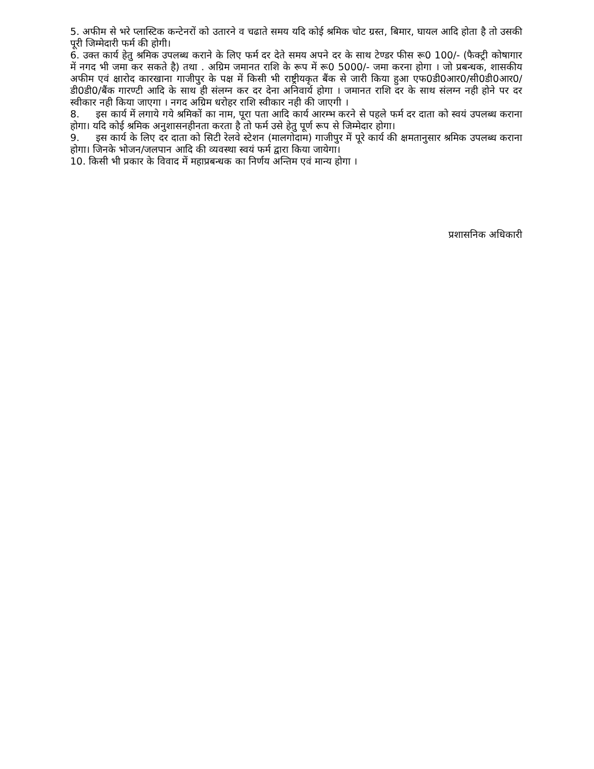5. अफीम से भरे प्लास्टिक कन्टेनरों को उतारने व चढाते समय यदि कोई श्रमिक चोट ग्रस्त, बिमार, घायल आदि होता है तो उसकी पूरी जिम्मेदारी फर्म की होगी।
6. उक्त कार्य हेतु श्रमिक उपलब्ध कराने के लिए फर्म दर देते समय अपने दर के साथ टेण्डर फीस रू0 100/- (फैक्ट्री कोषागार में नगद भी जमा कर सकते है) तथा . अग्रिम जमानत राशि के रूप में रू0 5000/- जमा करना होगा । जो प्रबन्धक, शासकीय अफीम एवं क्षारोद कारखाना गाजीपुर के पक्ष में किसी भी राष्ट्रीयकृत बैंक से जारी किया हुआ एफ0डी0आर0/सी0डी0आर0/डी0डी0/बैंक गारण्टी आदि के साथ ही संलग्न कर दर देना अनिवार्य होगा । जमानत राशि दर के साथ संलग्न नही होने पर दर स्वीकार नही किया जाएगा । नगद अग्रिम धरोहर राशि स्वीकार नही की जाएगी ।
8. इस कार्य में लगाये गये श्रमिकों का नाम, पूरा पता आदि कार्य आरम्भ करने से पहले फर्म दर दाता को स्वयं उपलब्ध कराना होगा। यदि कोई श्रमिक अनुशासनहीनता करता है तो फर्म उसे हेतु पूर्ण रूप से जिम्मेदार होगा।
9. इस कार्य के लिए दर दाता को सिटी रेलवे स्टेशन (मालगोदाम) गाजीपुर में पूरे कार्य की क्षमतानुसार श्रमिक उपलब्ध कराना होगा। जिनके भोजन/जलपान आदि की व्यवस्था स्वयं फर्म द्वारा किया जायेगा।
10. किसी भी प्रकार के विवाद में महाप्रबन्धक का निर्णय अन्तिम एवं मान्य होगा ।
प्रशासनिक अधिकारी